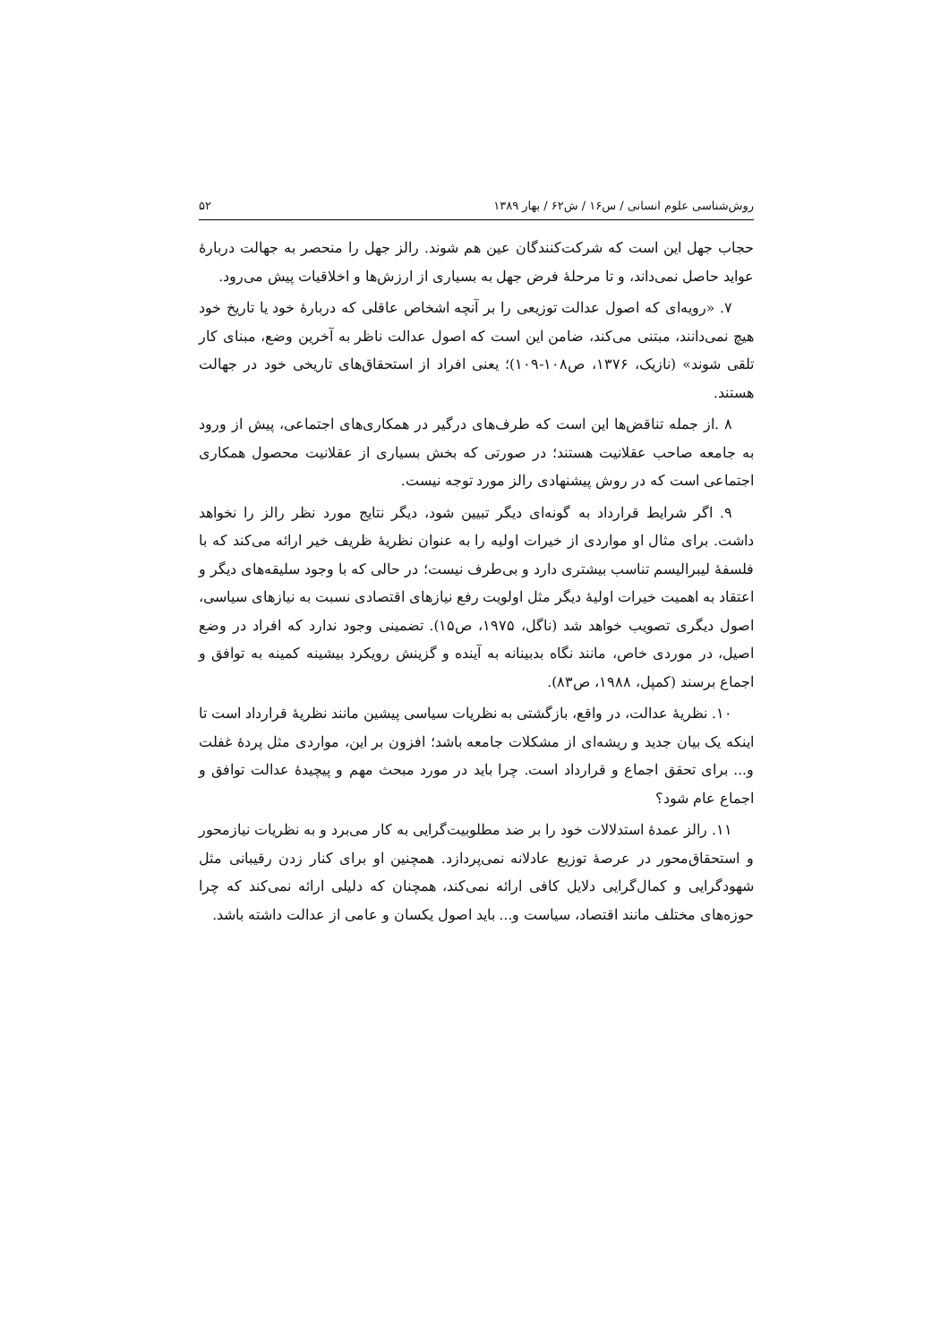روش‌شناسی علوم انسانی / س۱۶ / ش۶۲ / بهار ۱۳۸۹ ۵۲
حجاب جهل این است که شرکت‌کنندگان عین هم شوند. رالز جهل را منحصر به جهالت دربارهٔ عواید حاصل نمی‌داند، و تا مرحلهٔ فرض جهل به بسیاری از ارزش‌ها و اخلاقیات پیش می‌رود.
۷. «رویه‌ای که اصول عدالت توزیعی را بر آنچه اشخاص عاقلی که دربارهٔ خود یا تاریخ خود هیچ نمی‌دانند، مبتنی می‌کند، ضامن این است که اصول عدالت ناظر به آخرین وضع، مبنای کار تلقی شوند» (نازیک، ۱۳۷۶، ص۱۰۸-۱۰۹)؛ یعنی افراد از استحقاق‌های تاریخی خود در جهالت هستند.
۸ .از جمله تناقض‌ها این است که طرف‌های درگیر در همکاری‌های اجتماعی، پیش از ورود به جامعه صاحب عقلانیت هستند؛ در صورتی که بخش بسیاری از عقلانیت محصول همکاری اجتماعی است که در روش پیشنهادی رالز مورد توجه نیست.
۹. اگر شرایط قرارداد به گونه‌ای دیگر تبیین شود، دیگر نتایج مورد نظر رالز را نخواهد داشت. برای مثال او مواردی از خیرات اولیه را به عنوان نظریهٔ ظریف خیر ارائه می‌کند که با فلسفهٔ لیبرالیسم تناسب بیشتری دارد و بی‌طرف نیست؛ در حالی که با وجود سلیقه‌های دیگر و اعتقاد به اهمیت خیرات اولیهٔ دیگر مثل اولویت رفع نیازهای اقتصادی نسبت به نیازهای سیاسی، اصول دیگری تصویب خواهد شد (ناگل، ۱۹۷۵، ص۱۵). تضمینی وجود ندارد که افراد در وضع اصیل، در موردی خاص، مانند نگاه بدبینانه به آینده و گزینش رویکرد بیشینه کمینه به توافق و اجماع برسند (کمپل، ۱۹۸۸، ص۸۳).
۱۰. نظریهٔ عدالت، در واقع، بازگشتی به نظریات سیاسی پیشین مانند نظریهٔ قرارداد است تا اینکه یک بیان جدید و ریشه‌ای از مشکلات جامعه باشد؛ افزون بر این، مواردی مثل پردهٔ غفلت و... برای تحقق اجماع و قرارداد است. چرا باید در مورد مبحث مهم و پیچیدهٔ عدالت توافق و اجماع عام شود؟
۱۱. رالز عمدهٔ استدلالات خود را بر ضد مطلوبیت‌گرایی به کار می‌برد و به نظریات نیازمحور و استحقاق‌محور در عرصهٔ توزیع عادلانه نمی‌پردازد. همچنین او برای کنار زدن رقیبانی مثل شهودگرایی و کمال‌گرایی دلایل کافی ارائه نمی‌کند، همچنان که دلیلی ارائه نمی‌کند که چرا حوزه‌های مختلف مانند اقتصاد، سیاست و... باید اصول یکسان و عامی از عدالت داشته باشد.